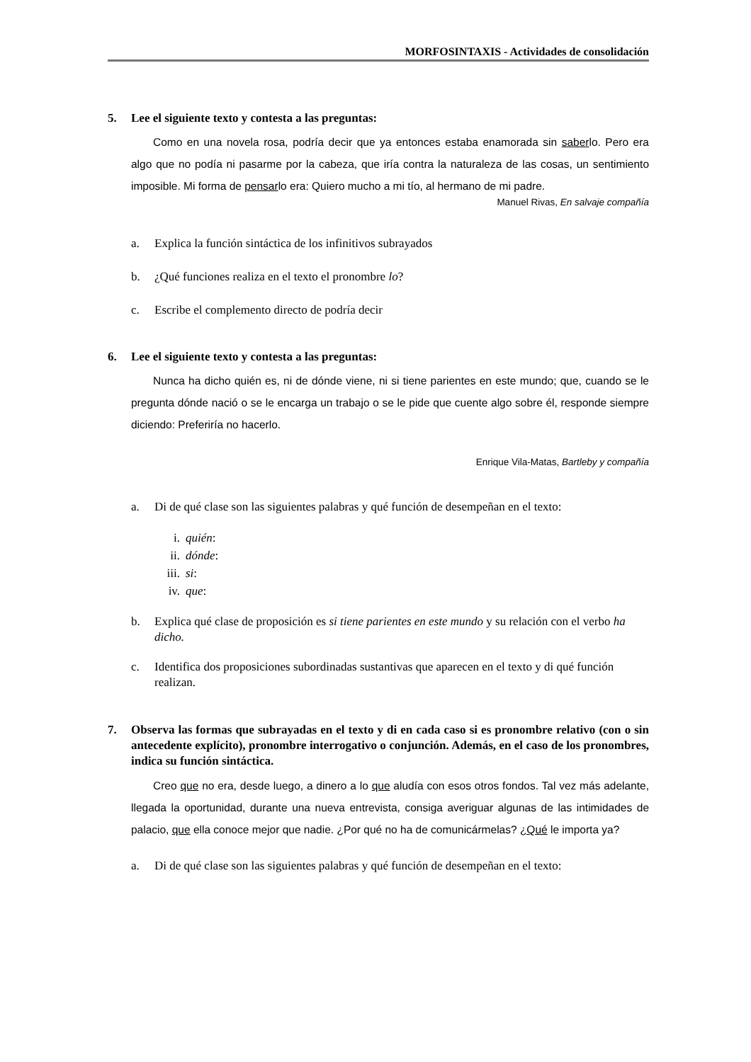MORFOSINTAXIS - Actividades de consolidación
5. Lee el siguiente texto y contesta a las preguntas:
Como en una novela rosa, podría decir que ya entonces estaba enamorada sin saberlo. Pero era algo que no podía ni pasarme por la cabeza, que iría contra la naturaleza de las cosas, un sentimiento imposible. Mi forma de pensarlo era: Quiero mucho a mi tío, al hermano de mi padre.
Manuel Rivas, En salvaje compañía
a. Explica la función sintáctica de los infinitivos subrayados
b. ¿Qué funciones realiza en el texto el pronombre lo?
c. Escribe el complemento directo de podría decir
6. Lee el siguiente texto y contesta a las preguntas:
Nunca ha dicho quién es, ni de dónde viene, ni si tiene parientes en este mundo; que, cuando se le pregunta dónde nació o se le encarga un trabajo o se le pide que cuente algo sobre él, responde siempre diciendo: Preferiría no hacerlo.
Enrique Vila-Matas, Bartleby y compañía
a. Di de qué clase son las siguientes palabras y qué función de desempeñan en el texto:
i. quién:
ii. dónde:
iii. si:
iv. que:
b. Explica qué clase de proposición es si tiene parientes en este mundo y su relación con el verbo ha dicho.
c. Identifica dos proposiciones subordinadas sustantivas que aparecen en el texto y di qué función realizan.
7. Observa las formas que subrayadas en el texto y di en cada caso si es pronombre relativo (con o sin antecedente explícito), pronombre interrogativo o conjunción. Además, en el caso de los pronombres, indica su función sintáctica.
Creo que no era, desde luego, a dinero a lo que aludía con esos otros fondos. Tal vez más adelante, llegada la oportunidad, durante una nueva entrevista, consiga averiguar algunas de las intimidades de palacio, que ella conoce mejor que nadie. ¿Por qué no ha de comunicármelas? ¿Qué le importa ya?
a. Di de qué clase son las siguientes palabras y qué función de desempeñan en el texto: